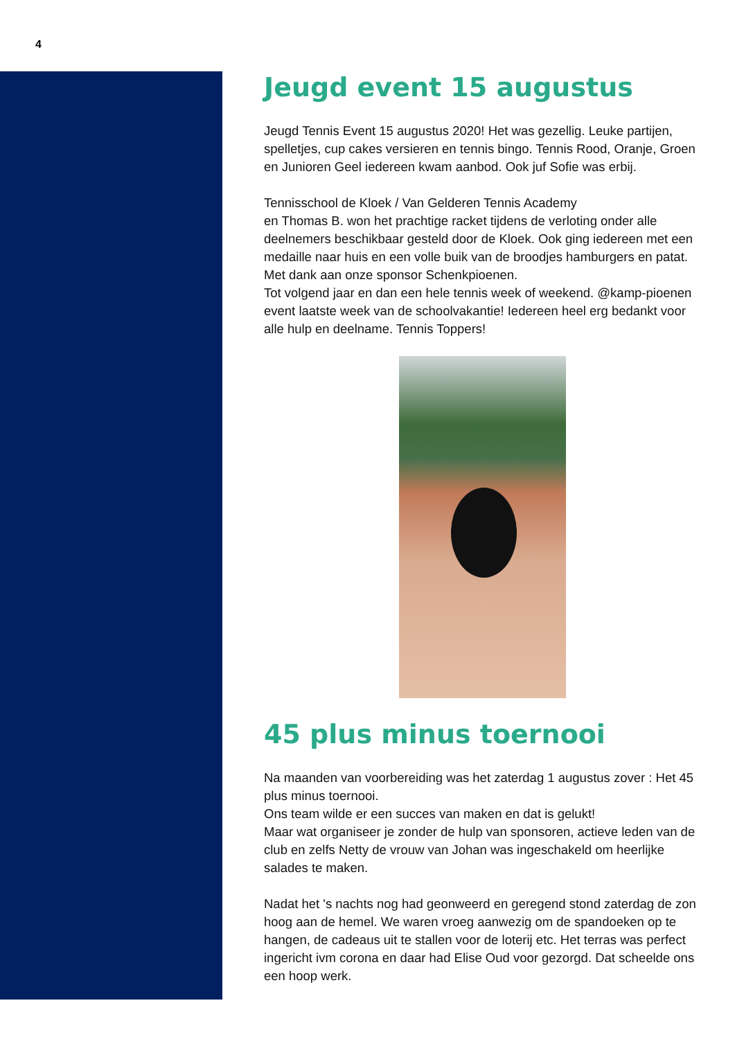4
Jeugd event 15 augustus
Jeugd Tennis Event 15 augustus 2020! Het was gezellig. Leuke partijen, spelletjes, cup cakes versieren en tennis bingo. Tennis Rood, Oranje, Groen en Junioren Geel iedereen kwam aanbod. Ook juf Sofie was erbij.
Tennisschool de Kloek / Van Gelderen Tennis Academy
en Thomas B. won het prachtige racket tijdens de verloting onder alle deelnemers beschikbaar gesteld door de Kloek. Ook ging iedereen met een medaille naar huis en een volle buik van de broodjes hamburgers en patat. Met dank aan onze sponsor Schenkpioenen.
Tot volgend jaar en dan een hele tennis week of weekend. @kamp-pioenen event laatste week van de schoolvakantie! Iedereen heel erg bedankt voor alle hulp en deelname. Tennis Toppers!
45 plus minus toernooi
Na maanden van voorbereiding was het zaterdag 1 augustus zover : Het 45 plus minus toernooi.
Ons team wilde er een succes van maken en dat is gelukt!
Maar wat organiseer je zonder de hulp van sponsoren, actieve leden van de club en zelfs Netty de vrouw van Johan was ingeschakeld om heerlijke salades te maken.
Nadat het 's nachts nog had geonweerd en geregend stond zaterdag de zon hoog aan de hemel. We waren vroeg aanwezig om de spandoeken op te hangen, de cadeaus uit te stallen voor de loterij etc. Het terras was perfect ingericht ivm corona en daar had Elise Oud voor gezorgd. Dat scheelde ons een hoop werk.